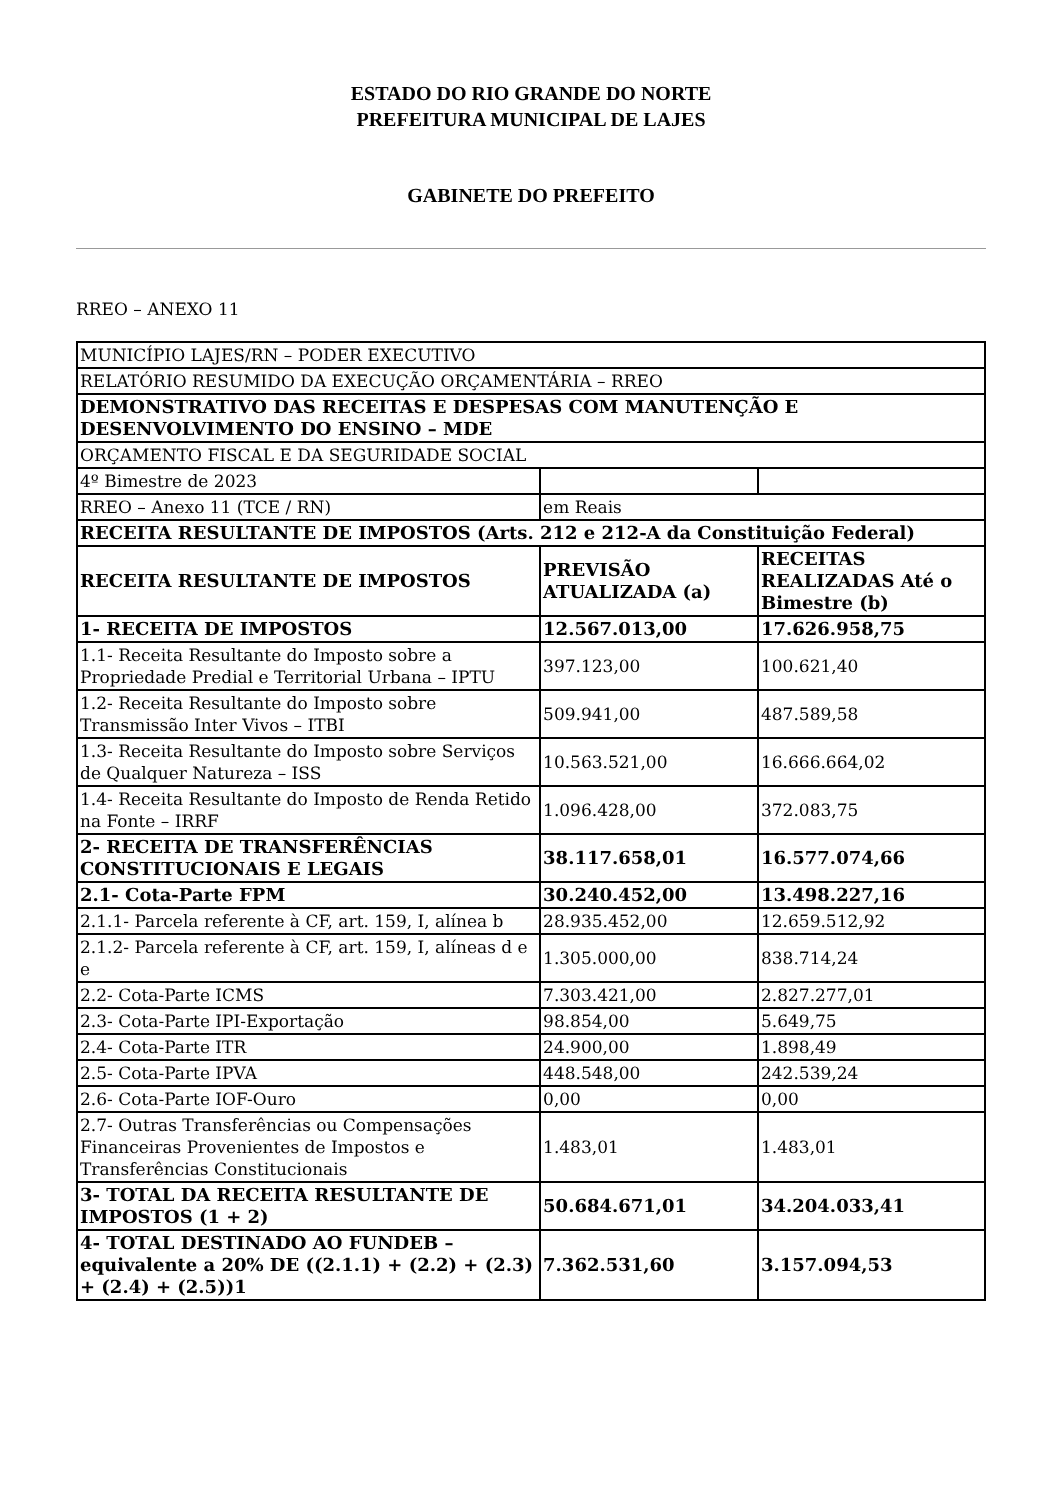ESTADO DO RIO GRANDE DO NORTE
PREFEITURA MUNICIPAL DE LAJES
GABINETE DO PREFEITO
RREO – ANEXO 11
| MUNICÍPIO LAJES/RN – PODER EXECUTIVO | | |
| RELATÓRIO RESUMIDO DA EXECUÇÃO ORÇAMENTÁRIA – RREO | | |
| DEMONSTRATIVO DAS RECEITAS E DESPESAS COM MANUTENÇÃO E DESENVOLVIMENTO DO ENSINO – MDE | | |
| ORÇAMENTO FISCAL E DA SEGURIDADE SOCIAL | | |
| 4º Bimestre de 2023 | | |
| RREO – Anexo 11 (TCE / RN) | em Reais | |
| RECEITA RESULTANTE DE IMPOSTOS (Arts. 212 e 212-A da Constituição Federal) | | |
| RECEITA RESULTANTE DE IMPOSTOS | PREVISÃO ATUALIZADA (a) | RECEITAS REALIZADAS Até o Bimestre (b) |
| 1- RECEITA DE IMPOSTOS | 12.567.013,00 | 17.626.958,75 |
| 1.1- Receita Resultante do Imposto sobre a Propriedade Predial e Territorial Urbana – IPTU | 397.123,00 | 100.621,40 |
| 1.2- Receita Resultante do Imposto sobre Transmissão Inter Vivos – ITBI | 509.941,00 | 487.589,58 |
| 1.3- Receita Resultante do Imposto sobre Serviços de Qualquer Natureza – ISS | 10.563.521,00 | 16.666.664,02 |
| 1.4- Receita Resultante do Imposto de Renda Retido na Fonte – IRRF | 1.096.428,00 | 372.083,75 |
| 2- RECEITA DE TRANSFERÊNCIAS CONSTITUCIONAIS E LEGAIS | 38.117.658,01 | 16.577.074,66 |
| 2.1- Cota-Parte FPM | 30.240.452,00 | 13.498.227,16 |
| 2.1.1- Parcela referente à CF, art. 159, I, alínea b | 28.935.452,00 | 12.659.512,92 |
| 2.1.2- Parcela referente à CF, art. 159, I, alíneas d e e | 1.305.000,00 | 838.714,24 |
| 2.2- Cota-Parte ICMS | 7.303.421,00 | 2.827.277,01 |
| 2.3- Cota-Parte IPI-Exportação | 98.854,00 | 5.649,75 |
| 2.4- Cota-Parte ITR | 24.900,00 | 1.898,49 |
| 2.5- Cota-Parte IPVA | 448.548,00 | 242.539,24 |
| 2.6- Cota-Parte IOF-Ouro | 0,00 | 0,00 |
| 2.7- Outras Transferências ou Compensações Financeiras Provenientes de Impostos e Transferências Constitucionais | 1.483,01 | 1.483,01 |
| 3- TOTAL DA RECEITA RESULTANTE DE IMPOSTOS (1 + 2) | 50.684.671,01 | 34.204.033,41 |
| 4- TOTAL DESTINADO AO FUNDEB – equivalente a 20% DE ((2.1.1) + (2.2) + (2.3) + (2.4) + (2.5))1 | 7.362.531,60 | 3.157.094,53 |